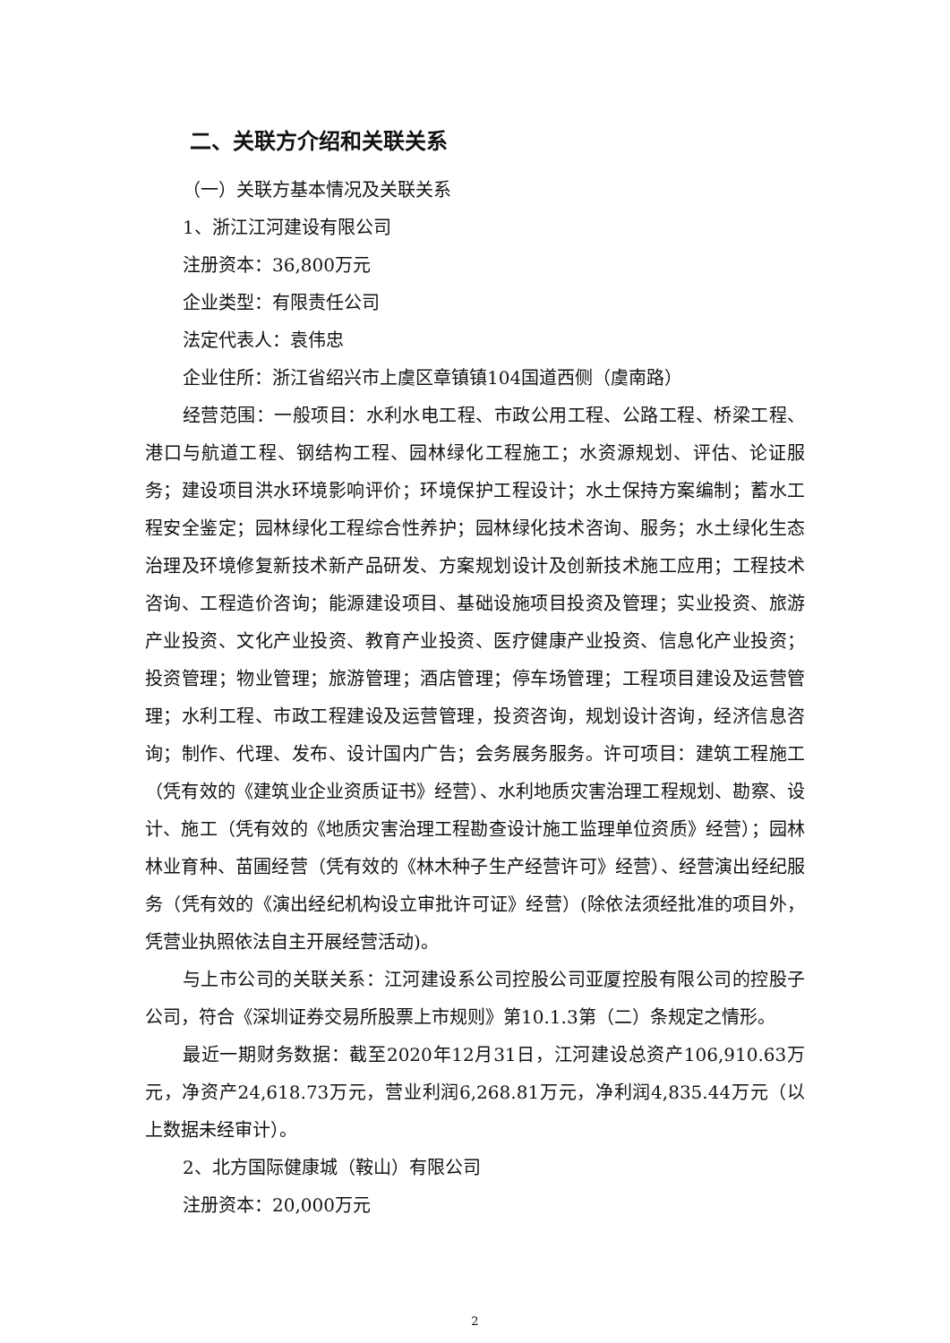二、关联方介绍和关联关系
（一）关联方基本情况及关联关系
1、浙江江河建设有限公司
注册资本：36,800万元
企业类型：有限责任公司
法定代表人：袁伟忠
企业住所：浙江省绍兴市上虞区章镇镇104国道西侧（虞南路）
经营范围：一般项目：水利水电工程、市政公用工程、公路工程、桥梁工程、港口与航道工程、钢结构工程、园林绿化工程施工；水资源规划、评估、论证服务；建设项目洪水环境影响评价；环境保护工程设计；水土保持方案编制；蓄水工程安全鉴定；园林绿化工程综合性养护；园林绿化技术咨询、服务；水土绿化生态治理及环境修复新技术新产品研发、方案规划设计及创新技术施工应用；工程技术咨询、工程造价咨询；能源建设项目、基础设施项目投资及管理；实业投资、旅游产业投资、文化产业投资、教育产业投资、医疗健康产业投资、信息化产业投资；投资管理；物业管理；旅游管理；酒店管理；停车场管理；工程项目建设及运营管理；水利工程、市政工程建设及运营管理，投资咨询，规划设计咨询，经济信息咨询；制作、代理、发布、设计国内广告；会务展务服务。许可项目：建筑工程施工（凭有效的《建筑业企业资质证书》经营）、水利地质灾害治理工程规划、勘察、设计、施工（凭有效的《地质灾害治理工程勘查设计施工监理单位资质》经营）；园林林业育种、苗圃经营（凭有效的《林木种子生产经营许可》经营）、经营演出经纪服务（凭有效的《演出经纪机构设立审批许可证》经营）(除依法须经批准的项目外，凭营业执照依法自主开展经营活动)。
与上市公司的关联关系：江河建设系公司控股公司亚厦控股有限公司的控股子公司，符合《深圳证券交易所股票上市规则》第10.1.3第（二）条规定之情形。
最近一期财务数据：截至2020年12月31日，江河建设总资产106,910.63万元，净资产24,618.73万元，营业利润6,268.81万元，净利润4,835.44万元（以上数据未经审计）。
2、北方国际健康城（鞍山）有限公司
注册资本：20,000万元
2